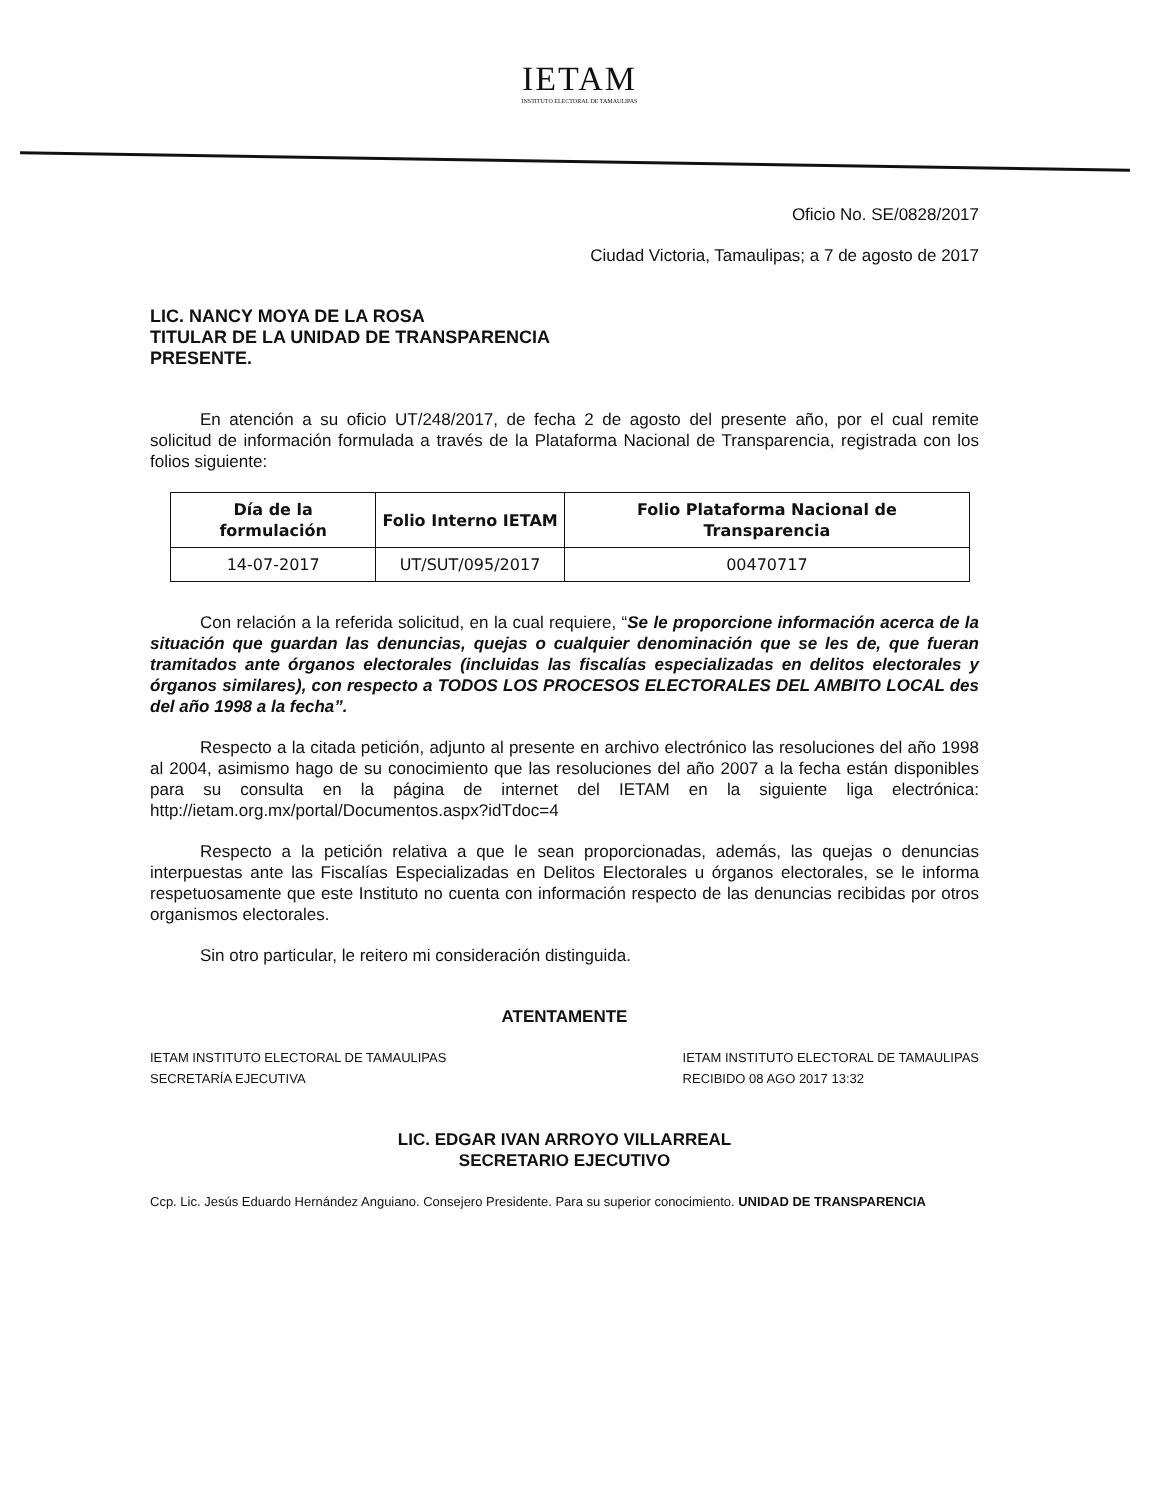IETAM
INSTITUTO ELECTORAL DE TAMAULIPAS
Oficio No. SE/0828/2017
Ciudad Victoria, Tamaulipas; a 7 de agosto de 2017
LIC. NANCY MOYA DE LA ROSA
TITULAR DE LA UNIDAD DE TRANSPARENCIA
PRESENTE.
En atención a su oficio UT/248/2017, de fecha 2 de agosto del presente año, por el cual remite solicitud de información formulada a través de la Plataforma Nacional de Transparencia, registrada con los folios siguiente:
| Día de la formulación | Folio Interno IETAM | Folio Plataforma Nacional de Transparencia |
| --- | --- | --- |
| 14-07-2017 | UT/SUT/095/2017 | 00470717 |
Con relación a la referida solicitud, en la cual requiere, “Se le proporcione información acerca de la situación que guardan las denuncias, quejas o cualquier denominación que se les de, que fueran tramitados ante órganos electorales (incluidas las fiscalías especializadas en delitos electorales y órganos similares), con respecto a TODOS LOS PROCESOS ELECTORALES DEL AMBITO LOCAL des del año 1998 a la fecha”.
Respecto a la citada petición, adjunto al presente en archivo electrónico las resoluciones del año 1998 al 2004, asimismo hago de su conocimiento que las resoluciones del año 2007 a la fecha están disponibles para su consulta en la página de internet del IETAM en la siguiente liga electrónica: http://ietam.org.mx/portal/Documentos.aspx?idTdoc=4
Respecto a la petición relativa a que le sean proporcionadas, además, las quejas o denuncias interpuestas ante las Fiscalías Especializadas en Delitos Electorales u órganos electorales, se le informa respetuosamente que este Instituto no cuenta con información respecto de las denuncias recibidas por otros organismos electorales.
Sin otro particular, le reitero mi consideración distinguida.
ATENTAMENTE
IETAM INSTITUTO ELECTORAL DE TAMAULIPAS
SECRETARÍA EJECUTIVA
IETAM INSTITUTO ELECTORAL DE TAMAULIPAS
RECIBIDO 08 AGO 2017 13:32
LIC. EDGAR IVAN ARROYO VILLARREAL
SECRETARIO EJECUTIVO
Ccp. Lic. Jesús Eduardo Hernández Anguiano. Consejero Presidente. Para su superior conocimiento. UNIDAD DE TRANSPARENCIA